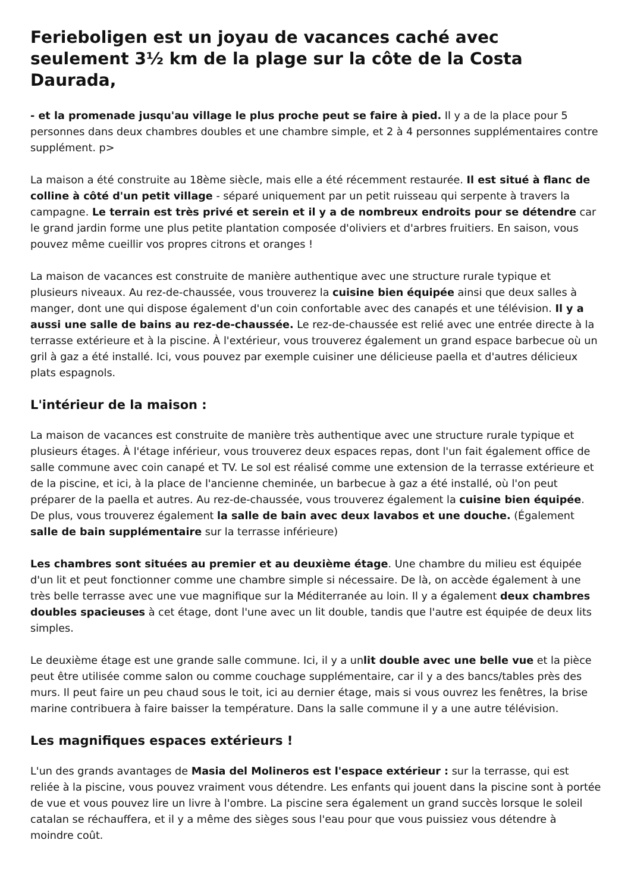Ferieboligen est un joyau de vacances caché avec seulement 3½ km de la plage sur la côte de la Costa Daurada,
- et la promenade jusqu'au village le plus proche peut se faire à pied. Il y a de la place pour 5 personnes dans deux chambres doubles et une chambre simple, et 2 à 4 personnes supplémentaires contre supplément. p>
La maison a été construite au 18ème siècle, mais elle a été récemment restaurée. Il est situé à flanc de colline à côté d'un petit village - séparé uniquement par un petit ruisseau qui serpente à travers la campagne. Le terrain est très privé et serein et il y a de nombreux endroits pour se détendre car le grand jardin forme une plus petite plantation composée d'oliviers et d'arbres fruitiers. En saison, vous pouvez même cueillir vos propres citrons et oranges !
La maison de vacances est construite de manière authentique avec une structure rurale typique et plusieurs niveaux. Au rez-de-chaussée, vous trouverez la cuisine bien équipée ainsi que deux salles à manger, dont une qui dispose également d'un coin confortable avec des canapés et une télévision. Il y a aussi une salle de bains au rez-de-chaussée. Le rez-de-chaussée est relié avec une entrée directe à la terrasse extérieure et à la piscine. À l'extérieur, vous trouverez également un grand espace barbecue où un gril à gaz a été installé. Ici, vous pouvez par exemple cuisiner une délicieuse paella et d'autres délicieux plats espagnols.
L'intérieur de la maison :
La maison de vacances est construite de manière très authentique avec une structure rurale typique et plusieurs étages. À l'étage inférieur, vous trouverez deux espaces repas, dont l'un fait également office de salle commune avec coin canapé et TV. Le sol est réalisé comme une extension de la terrasse extérieure et de la piscine, et ici, à la place de l'ancienne cheminée, un barbecue à gaz a été installé, où l'on peut préparer de la paella et autres. Au rez-de-chaussée, vous trouverez également la cuisine bien équipée. De plus, vous trouverez également la salle de bain avec deux lavabos et une douche. (Également salle de bain supplémentaire sur la terrasse inférieure)
Les chambres sont situées au premier et au deuxième étage. Une chambre du milieu est équipée d'un lit et peut fonctionner comme une chambre simple si nécessaire. De là, on accède également à une très belle terrasse avec une vue magnifique sur la Méditerranée au loin. Il y a également deux chambres doubles spacieuses à cet étage, dont l'une avec un lit double, tandis que l'autre est équipée de deux lits simples.
Le deuxième étage est une grande salle commune. Ici, il y a unlit double avec une belle vue et la pièce peut être utilisée comme salon ou comme couchage supplémentaire, car il y a des bancs/tables près des murs. Il peut faire un peu chaud sous le toit, ici au dernier étage, mais si vous ouvrez les fenêtres, la brise marine contribuera à faire baisser la température. Dans la salle commune il y a une autre télévision.
Les magnifiques espaces extérieurs !
L'un des grands avantages de Masia del Molineros est l'espace extérieur : sur la terrasse, qui est reliée à la piscine, vous pouvez vraiment vous détendre. Les enfants qui jouent dans la piscine sont à portée de vue et vous pouvez lire un livre à l'ombre. La piscine sera également un grand succès lorsque le soleil catalan se réchauffera, et il y a même des sièges sous l'eau pour que vous puissiez vous détendre à moindre coût.